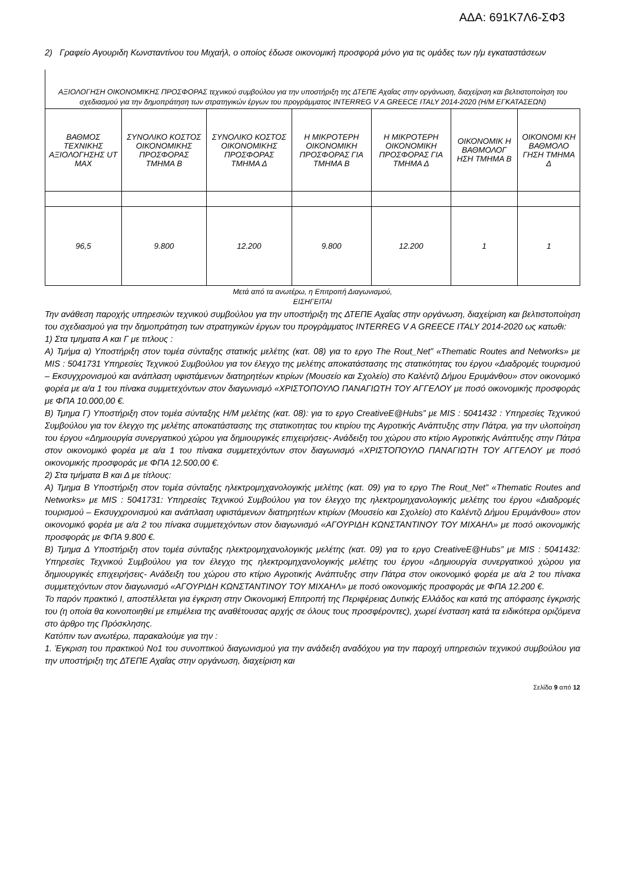ΑΔΑ: 691Κ7Λ6-ΣΦ3
2) Γραφείο Αγουριδη Κωνσταντίνου του Μιχαήλ, ο οποίος έδωσε οικονομική προσφορά μόνο για τις ομάδες των η/μ εγκαταστάσεων
ΑΞΙΟΛΟΓΗΣΗ ΟΙΚΟΝΟΜΙΚΗΣ ΠΡΟΣΦΟΡΑΣ τεχνικού συμβούλου για την υποστήριξη της ΔΤΕΠΕ Αχαΐας στην οργάνωση, διαχείριση και βελτιστοποίηση του σχεδιασμού για την δημοπράτηση των στρατηγικών έργων του προγράμματος INTERREG V A GREECE ITALY 2014-2020 (Η/Μ ΕΓΚΑΤΑΣΕΩΝ)
| ΒΑΘΜΟΣ ΤΕΧΝΙΚΗΣ ΑΞΙΟΛΟΓΗΣΗΣ UT MAX | ΣΥΝΟΛΙΚΟ ΚΟΣΤΟΣ ΟΙΚΟΝΟΜΙΚΗΣ ΠΡΟΣΦΟΡΑΣ ΤΜΗΜΑ Β | ΣΥΝΟΛΙΚΟ ΚΟΣΤΟΣ ΟΙΚΟΝΟΜΙΚΗΣ ΠΡΟΣΦΟΡΑΣ ΤΜΗΜΑ Δ | Η ΜΙΚΡΟΤΕΡΗ ΟΙΚΟΝΟΜΙΚΗ ΠΡΟΣΦΟΡΑΣ ΓΙΑ ΤΜΗΜΑ Β | Η ΜΙΚΡΟΤΕΡΗ ΟΙΚΟΝΟΜΙΚΗ ΠΡΟΣΦΟΡΑΣ ΓΙΑ ΤΜΗΜΑ Δ | ΟΙΚΟΝΟΜΙΚ Η ΒΑΘΜΟΛΟΓ ΗΣΗ ΤΜΗΜΑ Β | ΟΙΚΟΝΟΜΙ ΚΗ ΒΑΘΜΟΛΟ ΓΗΣΗ ΤΜΗΜΑ Δ |
| --- | --- | --- | --- | --- | --- | --- |
| 96,5 | 9.800 | 12.200 | 9.800 | 12.200 | 1 | 1 |
Μετά από τα ανωτέρω, η Επιτροπή Διαγωνισμού,
ΕΙΣΗΓΕΙΤΑΙ
Την ανάθεση παροχής υπηρεσιών τεχνικού συμβούλου για την υποστήριξη της ΔΤΕΠΕ Αχαΐας στην οργάνωση, διαχείριση και βελτιστοποίηση του σχεδιασμού για την δημοπράτηση των στρατηγικών έργων του προγράμματος INTERREG V A GREECE ITALY 2014-2020 ως κατωθι:
1) Στα τμηματα Α και Γ με τιτλους :
Α) Τμήμα α) Υποστήριξη στον τομέα σύνταξης στατικής μελέτης (κατ. 08) για το εργο The Rout_Net” «Thematic Routes and Networks» με MIS : 5041731 Υπηρεσίες Τεχνικού Συμβούλου για τον έλεγχο της μελέτης αποκατάστασης της στατικότητας του έργου «Διαδρομές τουρισμού – Εκσυγχρονισμού και ανάπλαση υφιστάμενων διατηρητέων κτιρίων (Μουσείο και Σχολείο) στο Καλέντζι Δήμου Ερυμάνθου» στον οικονομικό φορέα με α/α 1 του πίνακα συμμετεχόντων στον διαγωνισμό «ΧΡΙΣΤΟΠΟΥΛΟ ΠΑΝΑΓΙΩΤΗ ΤΟΥ ΑΓΓΕΛΟΥ με ποσό οικονομικής προσφοράς με ΦΠΑ 10.000,00 €.
Β) Τμημα Γ) Υποστήριξη στον τομέα σύνταξης Η/Μ μελέτης (κατ. 08): για το εργο CreativeE@Hubs” με MIS : 5041432 : Υπηρεσίες Τεχνικού Συμβούλου για τον έλεγχο της μελέτης αποκατάστασης της στατικοτητας του κτιρίου της Αγροτικής Ανάπτυξης στην Πάτρα, για την υλοποίηση του έργου «Δημιουργία συνεργατικού χώρου για δημιουργικές επιχειρήσεις- Ανάδειξη του χώρου στο κτίριο Αγροτικής Ανάπτυξης στην Πάτρα στον οικονομικό φορέα με α/α 1 του πίνακα συμμετεχόντων στον διαγωνισμό «ΧΡΙΣΤΟΠΟΥΛΟ ΠΑΝΑΓΙΩΤΗ ΤΟΥ ΑΓΓΕΛΟΥ με ποσό οικονομικής προσφοράς με ΦΠΑ 12.500,00 €.
2) Στα τμήματα Β και Δ με τίτλους:
Α) Τμημα Β Υποστήριξη στον τομέα σύνταξης ηλεκτρομηχανολογικής μελέτης (κατ. 09) για το εργο The Rout_Net” «Thematic Routes and Networks» με MIS : 5041731: Υπηρεσίες Τεχνικού Συμβούλου για τον έλεγχο της ηλεκτρομηχανολογικής μελέτης του έργου «Διαδρομές τουρισμού – Εκσυγχρονισμού και ανάπλαση υφιστάμενων διατηρητέων κτιρίων (Μουσείο και Σχολείο) στο Καλέντζι Δήμου Ερυμάνθου» στον οικονομικό φορέα με α/α 2 του πίνακα συμμετεχόντων στον διαγωνισμό «ΑΓΟΥΡΙΔΗ ΚΩΝΣΤΑΝΤΙΝΟΥ ΤΟΥ ΜΙΧΑΗΛ» με ποσό οικονομικής προσφοράς με ΦΠΑ 9.800 €.
Β) Τμημα Δ Υποστήριξη στον τομέα σύνταξης ηλεκτρομηχανολογικής μελέτης (κατ. 09) για το εργο CreativeE@Hubs” με MIS : 5041432: Υπηρεσίες Τεχνικού Συμβούλου για τον έλεγχο της ηλεκτρομηχανολογικής μελέτης του έργου «Δημιουργία συνεργατικού χώρου για δημιουργικές επιχειρήσεις- Ανάδειξη του χώρου στο κτίριο Αγροτικής Ανάπτυξης στην Πάτρα στον οικονομικό φορέα με α/α 2 του πίνακα συμμετεχόντων στον διαγωνισμό «ΑΓΟΥΡΙΔΗ ΚΩΝΣΤΑΝΤΙΝΟΥ ΤΟΥ ΜΙΧΑΗΛ» με ποσό οικονομικής προσφοράς με ΦΠΑ 12.200 €.
Το παρόν πρακτικό Ι, αποστέλλεται για έγκριση στην Οικονομική Επιτροπή της Περιφέρειας Δυτικής Ελλάδος και κατά της απόφασης έγκρισής του (η οποία θα κοινοποιηθεί με επιμέλεια της αναθέτουσας αρχής σε όλους τους προσφέροντες), χωρεί ένσταση κατά τα ειδικότερα οριζόμενα στο άρθρο της Πρόσκλησης.
Κατόπιν των ανωτέρω, παρακαλούμε για την :
1. Έγκριση του πρακτικού Νο1 του συνοπτικού διαγωνισμού για την ανάδειξη αναδόχου για την παροχή υπηρεσιών τεχνικού συμβούλου για την υποστήριξη της ΔΤΕΠΕ Αχαΐας στην οργάνωση, διαχείριση και
Σελίδα 9 από 12